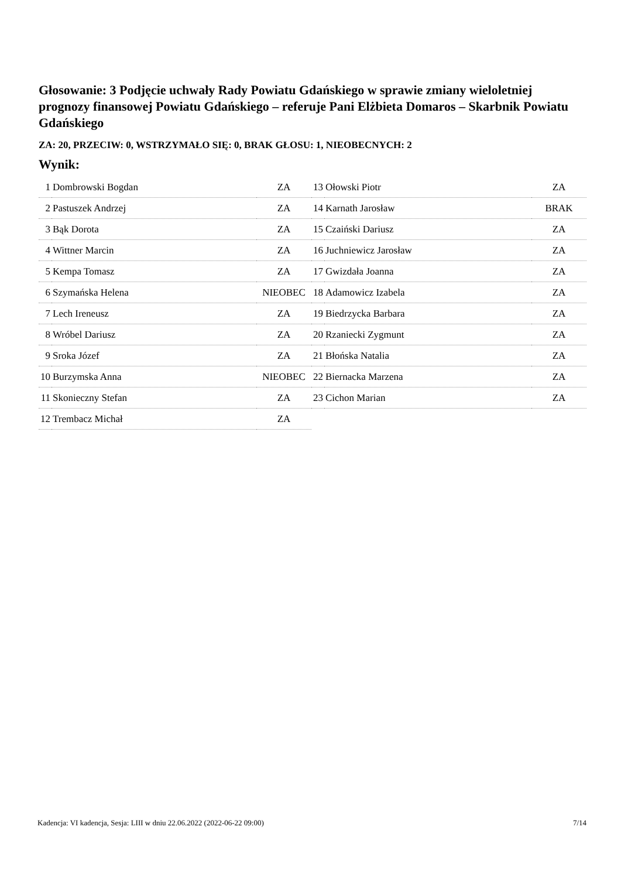Głosowanie: 3 Podjęcie uchwały Rady Powiatu Gdańskiego w sprawie zmiany wieloletniej prognozy finansowej Powiatu Gdańskiego – referuje Pani Elżbieta Domaros – Skarbnik Powiatu Gdańskiego
ZA: 20, PRZECIW: 0, WSTRZYMAŁO SIĘ: 0, BRAK GŁOSU: 1, NIEOBECNYCH: 2
Wynik:
| 1 | Dombrowski Bogdan | ZA |
| 2 | Pastuszek Andrzej | ZA |
| 3 | Bąk Dorota | ZA |
| 4 | Wittner Marcin | ZA |
| 5 | Kempa Tomasz | ZA |
| 6 | Szymańska Helena | NIEOBEC |
| 7 | Lech Ireneusz | ZA |
| 8 | Wróbel Dariusz | ZA |
| 9 | Sroka Józef | ZA |
| 10 | Burzymska Anna | NIEOBEC |
| 11 | Skonieczny Stefan | ZA |
| 12 | Trembacz Michał | ZA |
| 13 | Ołowski Piotr | ZA |
| 14 | Karnath Jarosław | BRAK |
| 15 | Czaiński Dariusz | ZA |
| 16 | Juchniewicz Jarosław | ZA |
| 17 | Gwizdała Joanna | ZA |
| 18 | Adamowicz Izabela | ZA |
| 19 | Biedrzycka Barbara | ZA |
| 20 | Rzaniecki Zygmunt | ZA |
| 21 | Błońska Natalia | ZA |
| 22 | Biernacka Marzena | ZA |
| 23 | Cichon Marian | ZA |
Kadencja: VI kadencja, Sesja: LIII w dniu 22.06.2022 (2022-06-22 09:00) 7/14